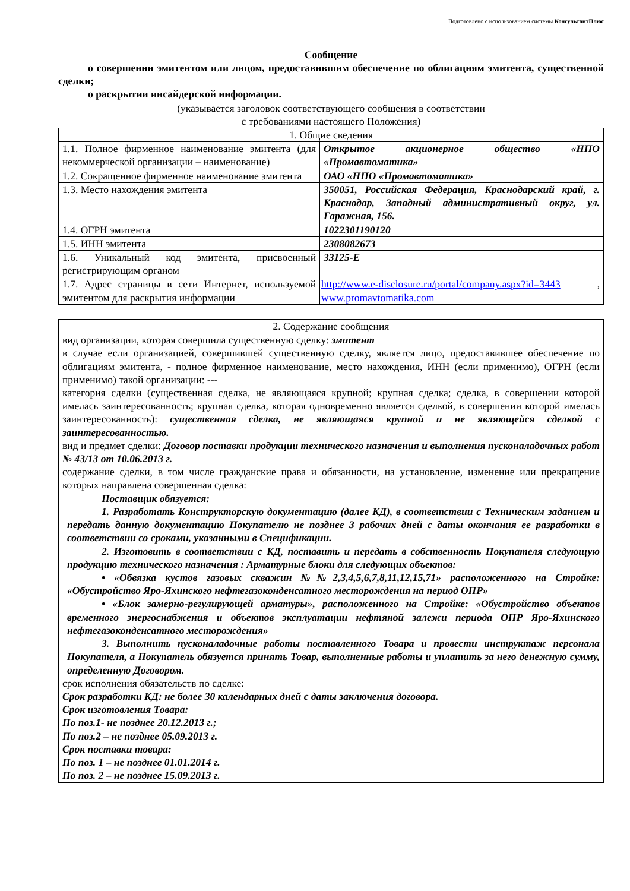Подготовлено с использованием системы КонсультантПлюс
Сообщение
о совершении эмитентом или лицом, предоставившим обеспечение по облигациям эмитента, существенной сделки;
о раскрытии инсайдерской информации.
(указывается заголовок соответствующего сообщения в соответствии
с требованиями настоящего Положения)
| 1. Общие сведения | |
| --- | --- |
| 1.1. Полное фирменное наименование эмитента (для некоммерческой организации – наименование) | Открытое акционерное общество «НПО «Промавтоматика» |
| 1.2. Сокращенное фирменное наименование эмитента | ОАО «НПО «Промавтоматика» |
| 1.3. Место нахождения эмитента | 350051, Российская Федерация, Краснодарский край, г. Краснодар, Западный административный округ, ул. Гаражная, 156. |
| 1.4. ОГРН эмитента | 1022301190120 |
| 1.5. ИНН эмитента | 2308082673 |
| 1.6. Уникальный код эмитента, присвоенный регистрирующим органом | 33125-Е |
| 1.7. Адрес страницы в сети Интернет, используемой эмитентом для раскрытия информации | http://www.e-disclosure.ru/portal/company.aspx?id=3443 , www.promavtomatika.com |
| 2. Содержание сообщения |
| --- |
| вид организации, которая совершила существенную сделку: эмитент в случае если организацией, совершившей существенную сделку, является лицо, предоставившее обеспечение по облигациям эмитента, - полное фирменное наименование, место нахождения, ИНН (если применимо), ОГРН (если применимо) такой организации: --- категория сделки (существенная сделка, не являющаяся крупной; крупная сделка; сделка, в совершении которой имелась заинтересованность; крупная сделка, которая одновременно является сделкой, в совершении которой имелась заинтересованность): существенная сделка, не являющаяся крупной и не являющейся сделкой с заинтересованностью. вид и предмет сделки: Договор поставки продукции технического назначения и выполнения пусконаладочных работ № 43/13 от 10.06.2013 г. содержание сделки, в том числе гражданские права и обязанности, на установление, изменение или прекращение которых направлена совершенная сделка: Поставщик обязуется: 1. Разработать Конструкторскую документацию (далее КД), в соответствии с Техническим заданием и передать данную документацию Покупателю не позднее 3 рабочих дней с даты окончания ее разработки в соответствии со сроками, указанными в Спецификации. 2. Изготовить в соответствии с КД, поставить и передать в собственность Покупателя следующую продукцию технического назначения : Арматурные блоки для следующих объектов: • «Обвязка кустов газовых скважин №№2,3,4,5,6,7,8,11,12,15,71» расположенного на Стройке: «Обустройство Яро-Яхинского нефтегазоконденсатного месторождения на период ОПР» • «Блок замерно-регулирующей арматуры», расположенного на Стройке: «Обустройство объектов временного энергоснабжения и объектов эксплуатации нефтяной залежи периода ОПР Яро-Яхинского нефтегазоконденсатного месторождения» 3. Выполнить пусконаладочные работы поставленного Товара и провести инструктаж персонала Покупателя, а Покупатель обязуется принять Товар, выполненные работы и уплатить за него денежную сумму, определенную Договором. срок исполнения обязательств по сделке: Срок разработки КД: не более 30 календарных дней с даты заключения договора. Срок изготовления Товара: По поз.1- не позднее 20.12.2013 г.; По поз.2 – не позднее 05.09.2013 г. Срок поставки товара: По поз. 1 – не позднее 01.01.2014 г. По поз. 2 – не позднее 15.09.2013 г. |